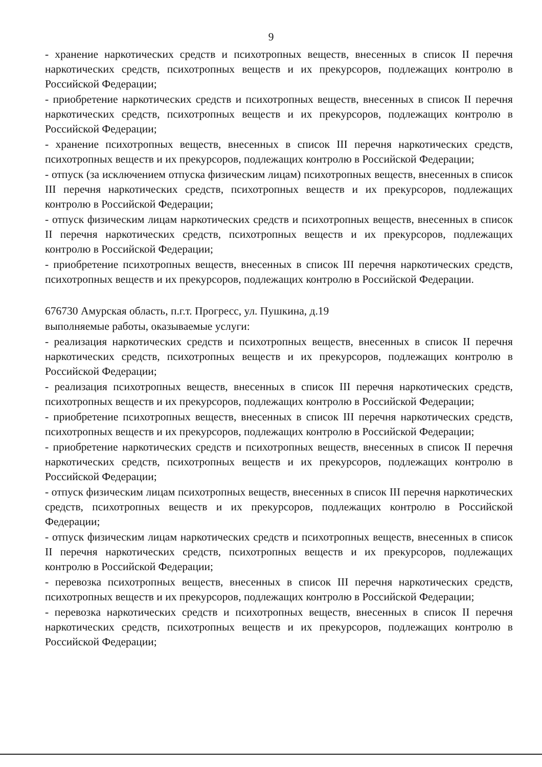9
- хранение наркотических средств и психотропных веществ, внесенных в список II перечня наркотических средств, психотропных веществ и их прекурсоров, подлежащих контролю в Российской Федерации;
- приобретение наркотических средств и психотропных веществ, внесенных в список II перечня наркотических средств, психотропных веществ и их прекурсоров, подлежащих контролю в Российской Федерации;
- хранение психотропных веществ, внесенных в список III перечня наркотических средств, психотропных веществ и их прекурсоров, подлежащих контролю в Российской Федерации;
- отпуск (за исключением отпуска физическим лицам) психотропных веществ, внесенных в список III перечня наркотических средств, психотропных веществ и их прекурсоров, подлежащих контролю в Российской Федерации;
- отпуск физическим лицам наркотических средств и психотропных веществ, внесенных в список II перечня наркотических средств, психотропных веществ и их прекурсоров, подлежащих контролю в Российской Федерации;
- приобретение психотропных веществ, внесенных в список III перечня наркотических средств, психотропных веществ и их прекурсоров, подлежащих контролю в Российской Федерации.
676730 Амурская область, п.г.т. Прогресс, ул. Пушкина, д.19
выполняемые работы, оказываемые услуги:
- реализация наркотических средств и психотропных веществ, внесенных в список II перечня наркотических средств, психотропных веществ и их прекурсоров, подлежащих контролю в Российской Федерации;
- реализация психотропных веществ, внесенных в список III перечня наркотических средств, психотропных веществ и их прекурсоров, подлежащих контролю в Российской Федерации;
- приобретение психотропных веществ, внесенных в список III перечня наркотических средств, психотропных веществ и их прекурсоров, подлежащих контролю в Российской Федерации;
- приобретение наркотических средств и психотропных веществ, внесенных в список II перечня наркотических средств, психотропных веществ и их прекурсоров, подлежащих контролю в Российской Федерации;
- отпуск физическим лицам психотропных веществ, внесенных в список III перечня наркотических средств, психотропных веществ и их прекурсоров, подлежащих контролю в Российской Федерации;
- отпуск физическим лицам наркотических средств и психотропных веществ, внесенных в список II перечня наркотических средств, психотропных веществ и их прекурсоров, подлежащих контролю в Российской Федерации;
- перевозка психотропных веществ, внесенных в список III перечня наркотических средств, психотропных веществ и их прекурсоров, подлежащих контролю в Российской Федерации;
- перевозка наркотических средств и психотропных веществ, внесенных в список II перечня наркотических средств, психотропных веществ и их прекурсоров, подлежащих контролю в Российской Федерации;